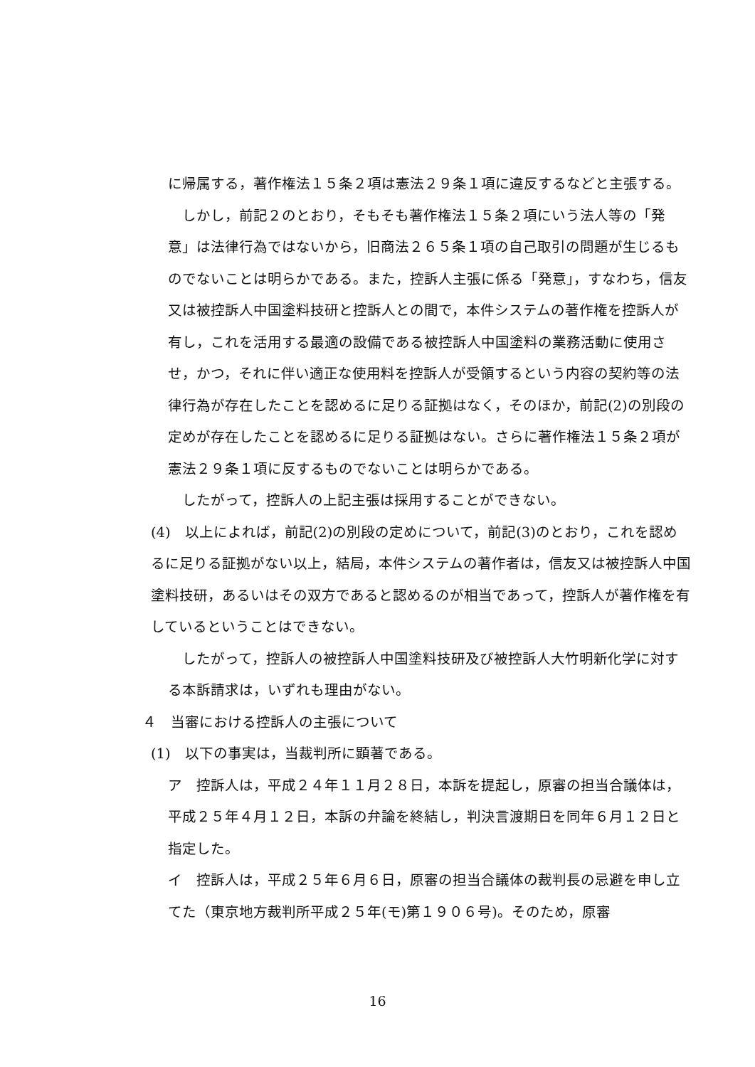に帰属する，著作権法１５条２項は憲法２９条１項に違反するなどと主張する。
　しかし，前記２のとおり，そもそも著作権法１５条２項にいう法人等の「発意」は法律行為ではないから，旧商法２６５条１項の自己取引の問題が生じるものでないことは明らかである。また，控訴人主張に係る「発意」，すなわち，信友又は被控訴人中国塗料技研と控訴人との間で，本件システムの著作権を控訴人が有し，これを活用する最適の設備である被控訴人中国塗料の業務活動に使用させ，かつ，それに伴い適正な使用料を控訴人が受領するという内容の契約等の法律行為が存在したことを認めるに足りる証拠はなく，そのほか，前記(2)の別段の定めが存在したことを認めるに足りる証拠はない。さらに著作権法１５条２項が憲法２９条１項に反するものでないことは明らかである。
　したがって，控訴人の上記主張は採用することができない。
(4)　以上によれば，前記(2)の別段の定めについて，前記(3)のとおり，これを認めるに足りる証拠がない以上，結局，本件システムの著作者は，信友又は被控訴人中国塗料技研，あるいはその双方であると認めるのが相当であって，控訴人が著作権を有しているということはできない。
　したがって，控訴人の被控訴人中国塗料技研及び被控訴人大竹明新化学に対する本訴請求は，いずれも理由がない。
４　当審における控訴人の主張について
(1)　以下の事実は，当裁判所に顕著である。
ア　控訴人は，平成２４年１１月２８日，本訴を提起し，原審の担当合議体は，平成２５年４月１２日，本訴の弁論を終結し，判決言渡期日を同年６月１２日と指定した。
イ　控訴人は，平成２５年６月６日，原審の担当合議体の裁判長の忌避を申し立てた（東京地方裁判所平成２５年(モ)第１９０６号)。そのため，原審
16